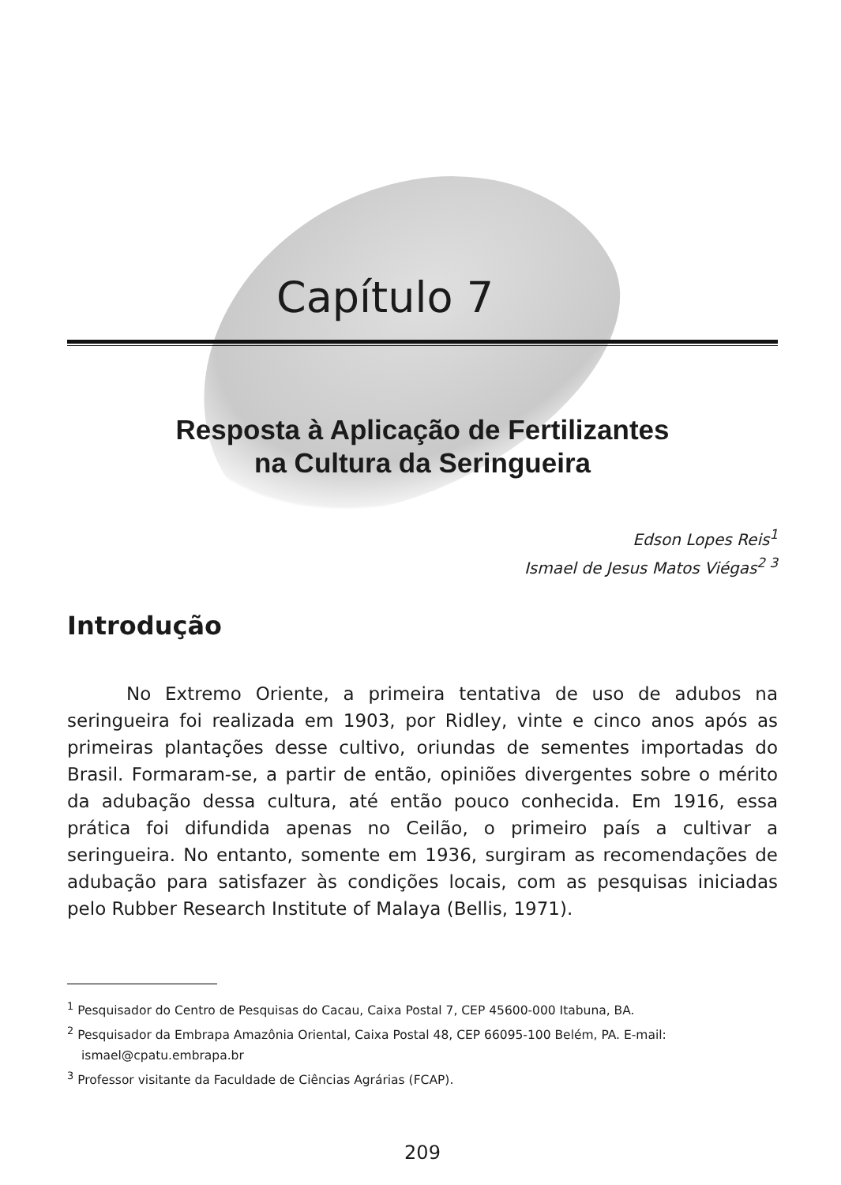Capítulo 7
Resposta à Aplicação de Fertilizantes
na Cultura da Seringueira
Edson Lopes Reis<sup>1</sup>
Ismael de Jesus Matos Viégas<sup>2 3</sup>
Introdução
No Extremo Oriente, a primeira tentativa de uso de adubos na seringueira foi realizada em 1903, por Ridley, vinte e cinco anos após as primeiras plantações desse cultivo, oriundas de sementes importadas do Brasil. Formaram-se, a partir de então, opiniões divergentes sobre o mérito da adubação dessa cultura, até então pouco conhecida. Em 1916, essa prática foi difundida apenas no Ceilão, o primeiro país a cultivar a seringueira. No entanto, somente em 1936, surgiram as recomendações de adubação para satisfazer às condições locais, com as pesquisas iniciadas pelo Rubber Research Institute of Malaya (Bellis, 1971).
<sup>1</sup> Pesquisador do Centro de Pesquisas do Cacau, Caixa Postal 7, CEP 45600-000 Itabuna, BA.
<sup>2</sup> Pesquisador da Embrapa Amazônia Oriental, Caixa Postal 48, CEP 66095-100 Belém, PA. E-mail: ismael@cpatu.embrapa.br
<sup>3</sup> Professor visitante da Faculdade de Ciências Agrárias (FCAP).
209